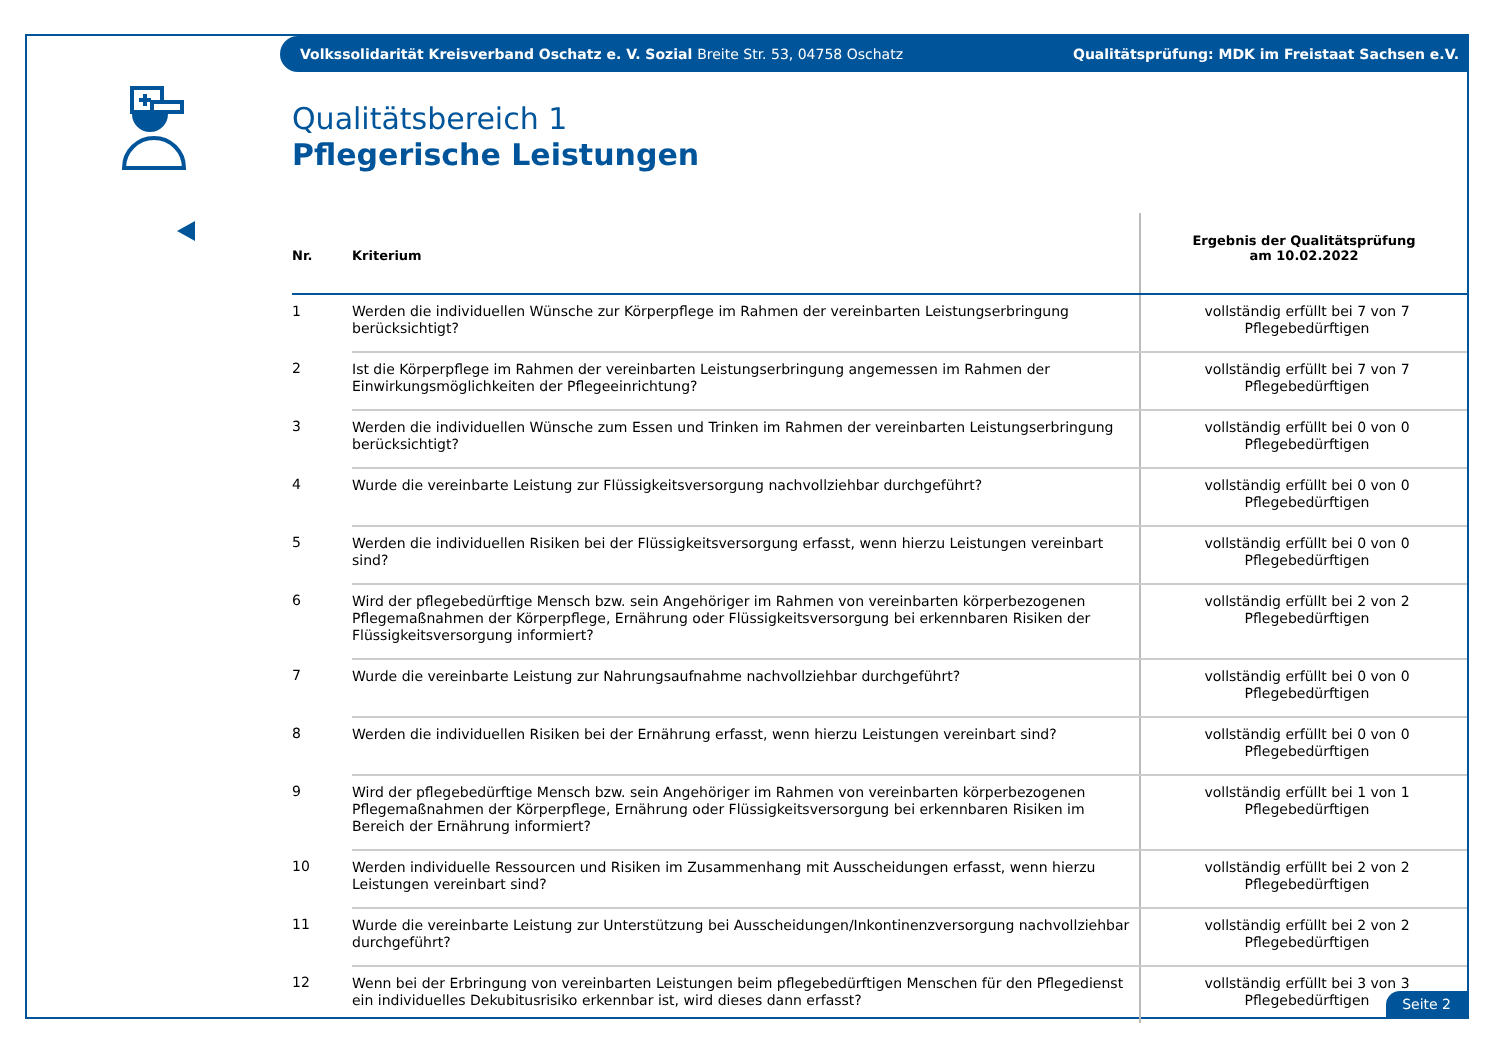Volkssolidarität Kreisverband Oschatz e. V. Sozial Breite Str. 53, 04758 Oschatz
Qualitätsprüfung: MDK im Freistaat Sachsen e.V.
Qualitätsbereich 1
Pflegerische Leistungen
| Nr. | Kriterium | Ergebnis der Qualitätsprüfung am 10.02.2022 |
| --- | --- | --- |
| 1 | Werden die individuellen Wünsche zur Körperpflege im Rahmen der vereinbarten Leistungserbringung berücksichtigt? | vollständig erfüllt bei 7 von 7 Pflegebedürftigen |
| 2 | Ist die Körperpflege im Rahmen der vereinbarten Leistungserbringung angemessen im Rahmen der Einwirkungsmöglichkeiten der Pflegeeinrichtung? | vollständig erfüllt bei 7 von 7 Pflegebedürftigen |
| 3 | Werden die individuellen Wünsche zum Essen und Trinken im Rahmen der vereinbarten Leistungserbringung berücksichtigt? | vollständig erfüllt bei 0 von 0 Pflegebedürftigen |
| 4 | Wurde die vereinbarte Leistung zur Flüssigkeitsversorgung nachvollziehbar durchgeführt? | vollständig erfüllt bei 0 von 0 Pflegebedürftigen |
| 5 | Werden die individuellen Risiken bei der Flüssigkeitsversorgung erfasst, wenn hierzu Leistungen vereinbart sind? | vollständig erfüllt bei 0 von 0 Pflegebedürftigen |
| 6 | Wird der pflegebedürftige Mensch bzw. sein Angehöriger im Rahmen von vereinbarten körperbezogenen Pflegemaßnahmen der Körperpflege, Ernährung oder Flüssigkeitsversorgung bei erkennbaren Risiken der Flüssigkeitsversorgung informiert? | vollständig erfüllt bei 2 von 2 Pflegebedürftigen |
| 7 | Wurde die vereinbarte Leistung zur Nahrungsaufnahme nachvollziehbar durchgeführt? | vollständig erfüllt bei 0 von 0 Pflegebedürftigen |
| 8 | Werden die individuellen Risiken bei der Ernährung erfasst, wenn hierzu Leistungen vereinbart sind? | vollständig erfüllt bei 0 von 0 Pflegebedürftigen |
| 9 | Wird der pflegebedürftige Mensch bzw. sein Angehöriger im Rahmen von vereinbarten körperbezogenen Pflegemaßnahmen der Körperpflege, Ernährung oder Flüssigkeitsversorgung bei erkennbaren Risiken im Bereich der Ernährung informiert? | vollständig erfüllt bei 1 von 1 Pflegebedürftigen |
| 10 | Werden individuelle Ressourcen und Risiken im Zusammenhang mit Ausscheidungen erfasst, wenn hierzu Leistungen vereinbart sind? | vollständig erfüllt bei 2 von 2 Pflegebedürftigen |
| 11 | Wurde die vereinbarte Leistung zur Unterstützung bei Ausscheidungen/Inkontinenzversorgung nachvollziehbar durchgeführt? | vollständig erfüllt bei 2 von 2 Pflegebedürftigen |
| 12 | Wenn bei der Erbringung von vereinbarten Leistungen beim pflegebedürftigen Menschen für den Pflegedienst ein individuelles Dekubitusrisiko erkennbar ist, wird dieses dann erfasst? | vollständig erfüllt bei 3 von 3 Pflegebedürftigen |
Seite 2